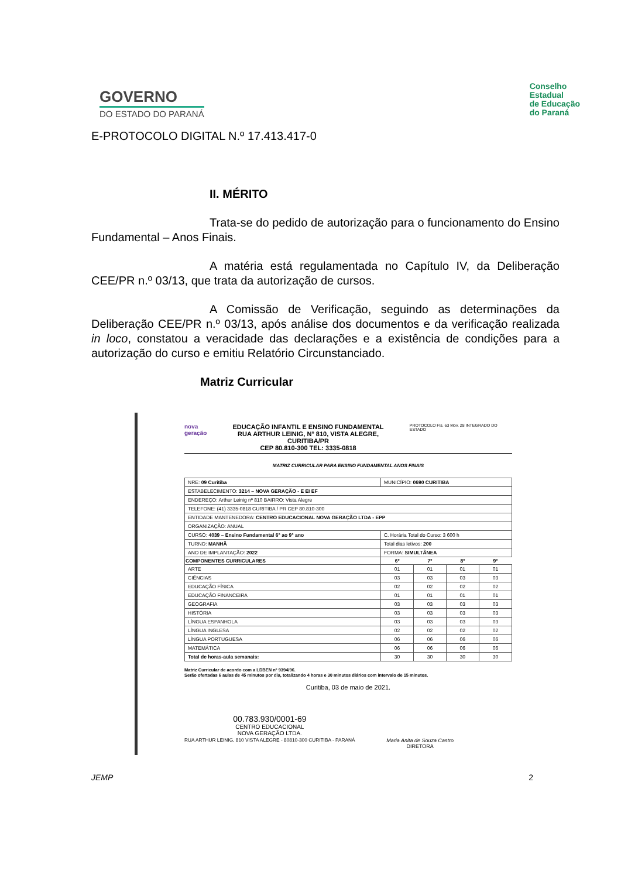GOVERNO
DO ESTADO DO PARANÁ
Conselho
Estadual
de Educação
do Paraná
E-PROTOCOLO DIGITAL N.º 17.413.417-0
II. MÉRITO
Trata-se do pedido de autorização para o funcionamento do Ensino Fundamental – Anos Finais.
A matéria está regulamentada no Capítulo IV, da Deliberação CEE/PR n.º 03/13, que trata da autorização de cursos.
A Comissão de Verificação, seguindo as determinações da Deliberação CEE/PR n.º 03/13, após análise dos documentos e da verificação realizada in loco, constatou a veracidade das declarações e a existência de condições para a autorização do curso e emitiu Relatório Circunstanciado.
Matriz Curricular
nova
geração
EDUCAÇÃO INFANTIL E ENSINO FUNDAMENTAL
RUA ARTHUR LEINIG, N° 810, VISTA ALEGRE, CURITIBA/PR
CEP 80.810-300 TEL: 3335-0818
PROTOCOLO Fls. 63 Mov. 28 INTEGRADO DO ESTADO
MATRIZ CURRICULAR PARA ENSINO FUNDAMENTAL ANOS FINAIS
| NRE: 09 Curitiba | MUNICÍPIO: 0690 CURITIBA | | | |
| ESTABELECIMENTO: 3214 – NOVA GERAÇÃO - E EI EF | | | | |
| ENDEREÇO: Arthur Leinig nº 810 BAIRRO: Vista Alegre | | | | |
| TELEFONE: (41) 3335-0818 CURITIBA / PR CEP 80.810-300 | | | | |
| ENTIDADE MANTENEDORA: CENTRO EDUCACIONAL NOVA GERAÇÃO LTDA - EPP | | | | |
| ORGANIZAÇÃO: ANUAL | | | | |
| CURSO: 4039 – Ensino Fundamental 6° ao 9° ano | C. Horária Total do Curso: 3 600 h | | | |
| TURNO: MANHÃ | Total dias letivos: 200 | | | |
| ANO DE IMPLANTAÇÃO: 2022 | FORMA: SIMULTÂNEA | | | |
| COMPONENTES CURRICULARES | 6º | 7º | 8º | 9º |
| ARTE | 01 | 01 | 01 | 01 |
| CIÊNCIAS | 03 | 03 | 03 | 03 |
| EDUCAÇÃO FÍSICA | 02 | 02 | 02 | 02 |
| EDUCAÇÃO FINANCEIRA | 01 | 01 | 01 | 01 |
| GEOGRAFIA | 03 | 03 | 03 | 03 |
| HISTÓRIA | 03 | 03 | 03 | 03 |
| LÍNGUA ESPANHOLA | 03 | 03 | 03 | 03 |
| LÍNGUA INGLESA | 02 | 02 | 02 | 02 |
| LÍNGUA PORTUGUESA | 06 | 06 | 06 | 06 |
| MATEMÁTICA | 06 | 06 | 06 | 06 |
| Total de horas-aula semanais: | 30 | 30 | 30 | 30 |
Matriz Curricular de acordo com a LDBEN nº 9394/96.
Serão ofertadas 6 aulas de 45 minutos por dia, totalizando 4 horas e 30 minutos diários com intervalo de 15 minutos.
Curitiba, 03 de maio de 2021.
00.783.930/0001-69
CENTRO EDUCACIONAL
NOVA GERAÇÃO LTDA.
RUA ARTHUR LEINIG, 810 VISTA ALEGRE - 80810-300 CURITIBA - PARANÁ
Maria Anita de Souza Castro
DIRETORA
JEMP 2